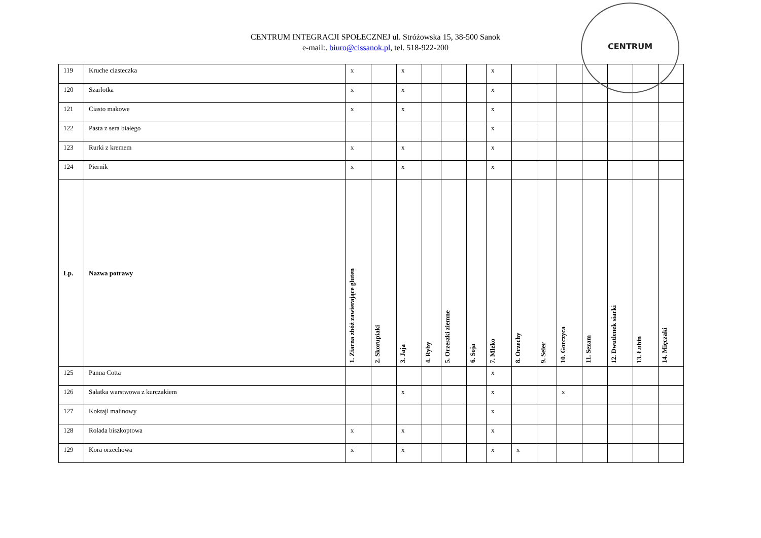CENTRUM
CENTRUM INTEGRACJI SPOŁECZNEJ ul. Stróżowska 15, 38-500 Sanok
e-mail:. biuro@cissanok.pl, tel. 518-922-200
| 119 | Kruche ciasteczka | x | | x | | | | x | | | | | | | |
| 120 | Szarlotka | x | | x | | | | x | | | | | | | |
| 121 | Ciasto makowe | x | | x | | | | x | | | | | | | |
| 122 | Pasta z sera białego | | | | | | | x | | | | | | | |
| 123 | Rurki z kremem | x | | x | | | | x | | | | | | | |
| 124 | Piernik | x | | x | | | | x | | | | | | | |
| Lp. | Nazwa potrawy | 1. Ziarna zbóż zawierające gluten | 2. Skorupiaki | 3. Jaja | 4. Ryby | 5. Orzeszki ziemne | 6. Soja | 7. Mleko | 8. Orzechy | 9. Seler | 10. Gorczyca | 11. Sezam | 12. Dwutlenek siarki | 13. Łubin | 14. Mięczaki |
| 125 | Panna Cotta | | | | | | | x | | | | | | | |
| 126 | Sałatka warstwowa z kurczakiem | | | x | | | | x | | | x | | | | |
| 127 | Koktajl malinowy | | | | | | | x | | | | | | | |
| 128 | Rolada biszkoptowa | x | | x | | | | x | | | | | | | |
| 129 | Kora orzechowa | x | | x | | | | x | x | | | | | | |